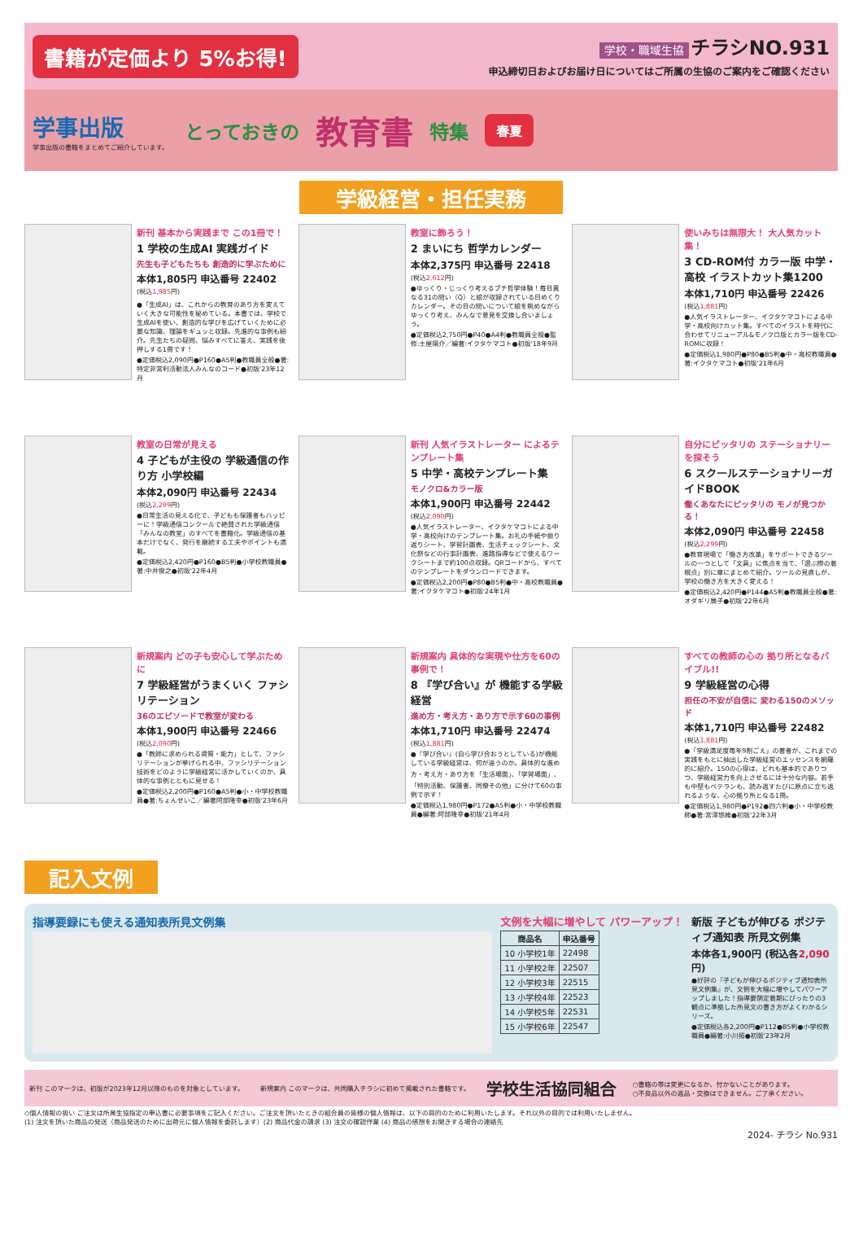書籍が定価より 5%お得!
学校・職域生協 チラシNO.931
申込締切日およびお届け日についてはご所属の生協のご案内をご確認ください
学事出版
学事出版の書籍をまとめてご紹介しています。
とっておきの
教育書
特集
春夏
学級経営・担任実務
新刊 基本から実践まで この1冊で！
1 学校の生成AI 実践ガイド
先生も子どもたちも 創造的に学ぶために
本体1,805円 申込番号 22402
(税込1,985円)
●「生成AI」は、これからの教育のあり方を変えていく大きな可能性を秘めている。本書では、学校で生成AIを使い、創造的な学びを広げていくために必要な知識、理論をギュッと収録。先進的な事例も紹介。先生たちの疑問、悩みすべてに答え、実践を後押しする1冊です！
●定価税込2,090円●P160●A5判●教職員全般●著:特定非営利活動法人みんなのコード●初版'23年12月
教室に飾ろう！
2 まいにち 哲学カレンダー
本体2,375円 申込番号 22418
(税込2,612円)
●ゆっくり・じっくり考えるプチ哲学体験！毎日異なる31の問い（Q）と絵が収録されている日めくりカレンダー。その日の問いについて絵を眺めながらゆっくり考え、みんなで意見を交換し合いましょう。
●定価税込2,750円●P40●A4判●教職員全般●監修:土屋陽介／編著:イクタケマコト●初版'18年9月
使いみちは無限大！ 大人気カット集！
3 CD-ROM付 カラー版 中学・高校 イラストカット集1200
本体1,710円 申込番号 22426
(税込1,881円)
●人気イラストレーター、イクタケマコトによる中学・高校向けカット集。すべてのイラストを時代に合わせてリニューアル&モノクロ版とカラー版をCD-ROMに収録！
●定価税込1,980円●P80●B5判●中・高校教職員●著:イクタケマコト●初版'21年6月
教室の日常が見える
4 子どもが主役の 学級通信の作り方 小学校編
本体2,090円 申込番号 22434
(税込2,299円)
●日常生活の見える化で、子どもも保護者もハッピーに！学級通信コンクールで絶賛された学級通信「みんなの教室」のすべてを書籍化。学級通信の基本だけでなく、発行を継続する工夫やポイントも満載。
●定価税込2,420円●P160●B5判●小学校教職員●著:中井俊之●初版'22年4月
新刊 人気イラストレーター によるテンプレート集
5 中学・高校テンプレート集
モノクロ&カラー版
本体1,900円 申込番号 22442
(税込2,090円)
●人気イラストレーター、イクタケマコトによる中学・高校向けのテンプレート集。お礼の手紙や振り返りシート、学習計画表、生活チェックシート、文化祭などの行事計画表、進路指導などで使えるワークシートまで約100点収録。QRコードから、すべてのテンプレートをダウンロードできます。
●定価税込2,200円●P80●B5判●中・高校教職員●著:イクタケマコト●初版'24年1月
自分にピッタリの ステーショナリーを探そう
6 スクールステーショナリーガイドBOOK
働くあなたにピッタリの モノが見つかる！
本体2,090円 申込番号 22458
(税込2,299円)
●教育現場で「働き方改革」をサポートできるツールの一つとして「文具」に焦点を当て、「選ぶ際の着眼点」別に章にまとめて紹介。ツールの見直しが、学校の働き方を大きく変える！
●定価税込2,420円●P144●A5判●教職員全般●著:オダギリ展子●初版'22年6月
新規案内 どの子も安心して学ぶために
7 学級経営がうまくいく ファシリテーション
36のエピソードで教室が変わる
本体1,900円 申込番号 22466
(税込2,090円)
●「教師に求められる資質・能力」として、ファシリテーションが挙げられる中、ファシリテーション技術をどのように学級経営に活かしていくのか、具体的な事例とともに見せる！
●定価税込2,200円●P160●A5判●小・中学校教職員●著:ちょんせいこ／編著阿部隆幸●初版'23年6月
新規案内 具体的な実現や仕方を60の事例で！
8 『学び合い』が 機能する学級経営
進め方・考え方・あり方で示す60の事例
本体1,710円 申込番号 22474
(税込1,881円)
●『学び合い』(自ら学び合おうとしている)が機能している学級経営は、何が違うのか。具体的な進め方・考え方・あり方を「生活場面」、「学習場面」、「特別活動、保護者、同僚その他」に分けて60の事例で示す！
●定価税込1,980円●P172●A5判●小・中学校教職員●編著:阿部隆幸●初版'21年4月
すべての教師の心の 拠り所となるバイブル!!
9 学級経営の心得
担任の不安が自信に 変わる150のメソッド
本体1,710円 申込番号 22482
(税込1,881円)
●「学級満足度毎年9割ごえ」の著者が、これまでの実践をもとに抽出した学級経営のエッセンスを網羅的に紹介。150の心得は、どれも基本的でありつつ、学級経営力を向上させるには十分な内容。若手も中堅もベテランも、読み返すたびに原点に立ち返れるような、心の拠り所となる1冊。
●定価税込1,980円●P192●四六判●小・中学校教師●著:宮澤悠維●初版'22年3月
記入文例
指導要録にも使える通知表所見文例集 文例を大幅に増やして パワーアップ！
| 商品名 | 申込番号 |
| --- | --- |
| 10 小学校1年 | 22498 |
| 11 小学校2年 | 22507 |
| 12 小学校3年 | 22515 |
| 13 小学校4年 | 22523 |
| 14 小学校5年 | 22531 |
| 15 小学校6年 | 22547 |
新版 子どもが伸びる ポジティブ通知表 所見文例集
本体各1,900円 (税込各2,090円)
●好評の『子どもが伸びるポジティブ通知表所見文例集』が、文例を大幅に増やしてパワーアップしました！指導要領定着期にぴったりの3観点に準拠した所見文の書き方がよくわかるシリーズ。
●定価税込各2,200円●P112●B5判●小学校教職員●編著:小川拓●初版'23年2月
新刊 このマークは、初版が2023年12月以降のものを対象としています。
新規案内 このマークは、共同購入チラシに初めて掲載された書籍です。
学校生活協同組合
○書籍の帯は変更になるか、付かないことがあります。
○不良品以外の返品・交換はできません。ご了承ください。
◇個人情報の扱い ご注文は所属生協指定の申込書に必要事項をご記入ください。ご注文を頂いたときの組合員の皆様の個人情報は、以下の目的のために利用いたします。それ以外の目的では利用いたしません。
(1) 注文を頂いた商品の発送（商品発送のために出荷元に個人情報を委託します）(2) 商品代金の請求 (3) 注文の確認作業 (4) 商品の感想をお聞きする場合の連絡先
2024- チラシ No.931